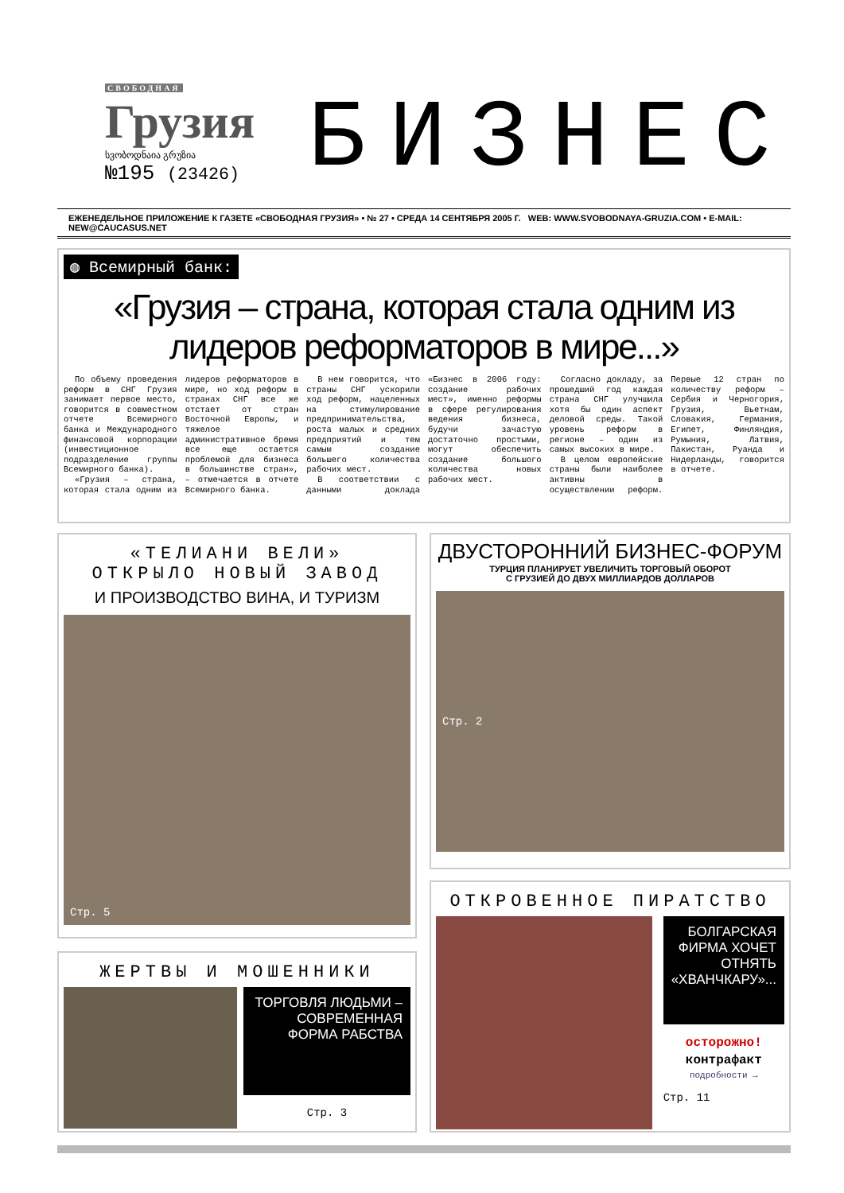СВОБОДНАЯ
Грузия
სვობოდნაია გრუზია
№195 (23426)
БИЗНЕС
ЕЖЕНЕДЕЛЬНОЕ ПРИЛОЖЕНИЕ К ГАЗЕТЕ «СВОБОДНАЯ ГРУЗИЯ» • № 27 • СРЕДА 14 СЕНТЯБРЯ 2005 Г. WEB: WWW.SVOBODNAYA-GRUZIA.COM • E-MAIL: NEW@CAUCASUS.NET
◍ Всемирный банк:
«Грузия – страна, которая стала одним из лидеров реформаторов в мире...»
По объему проведения реформ в СНГ Грузия занимает первое место, говорится в совместном отчете Всемирного банка и Международного финансовой корпорации (инвестиционное подразделение группы Всемирного банка).
«Грузия – страна, которая стала одним из лидеров реформаторов в мире, но ход реформ в странах СНГ все же отстает от стран Восточной Европы, и тяжелое административное бремя все еще остается проблемой для бизнеса в большинстве стран», – отмечается в отчете Всемирного банка.
В нем говорится, что страны СНГ ускорили ход реформ, нацеленных на стимулирование предпринимательства, роста малых и средних предприятий и тем самым создание большего количества рабочих мест.
В соответствии с данными доклада «Бизнес в 2006 году: создание рабочих мест», именно реформы в сфере регулирования ведения бизнеса, будучи зачастую достаточно простыми, могут обеспечить создание большого количества новых рабочих мест.
Согласно докладу, за прошедший год каждая страна СНГ улучшила хотя бы один аспект деловой среды. Такой уровень реформ в регионе – один из самых высоких в мире.
В целом европейские страны были наиболее активны в осуществлении реформ. Первые 12 стран по количеству реформ – Сербия и Черногория, Грузия, Вьетнам, Словакия, Германия, Египет, Финляндия, Румыния, Латвия, Пакистан, Руанда и Нидерланды, говорится в отчете.
«ТЕЛИАНИ ВЕЛИ»
ОТКРЫЛО НОВЫЙ ЗАВОД
И ПРОИЗВОДСТВО ВИНА, И ТУРИЗМ
Стр. 5
ДВУСТОРОННИЙ БИЗНЕС-ФОРУМ
ТУРЦИЯ ПЛАНИРУЕТ УВЕЛИЧИТЬ ТОРГОВЫЙ ОБОРОТ
С ГРУЗИЕЙ ДО ДВУХ МИЛЛИАРДОВ ДОЛЛАРОВ
Стр. 2
ЖЕРТВЫ И МОШЕННИКИ
ТОРГОВЛЯ ЛЮДЬМИ – СОВРЕМЕННАЯ ФОРМА РАБСТВА
Стр. 3
ОТКРОВЕННОЕ ПИРАТСТВО
БОЛГАРСКАЯ ФИРМА ХОЧЕТ ОТНЯТЬ «ХВАНЧКАРУ»...
осторожно!
контрафакт
подробности →
Стр. 11